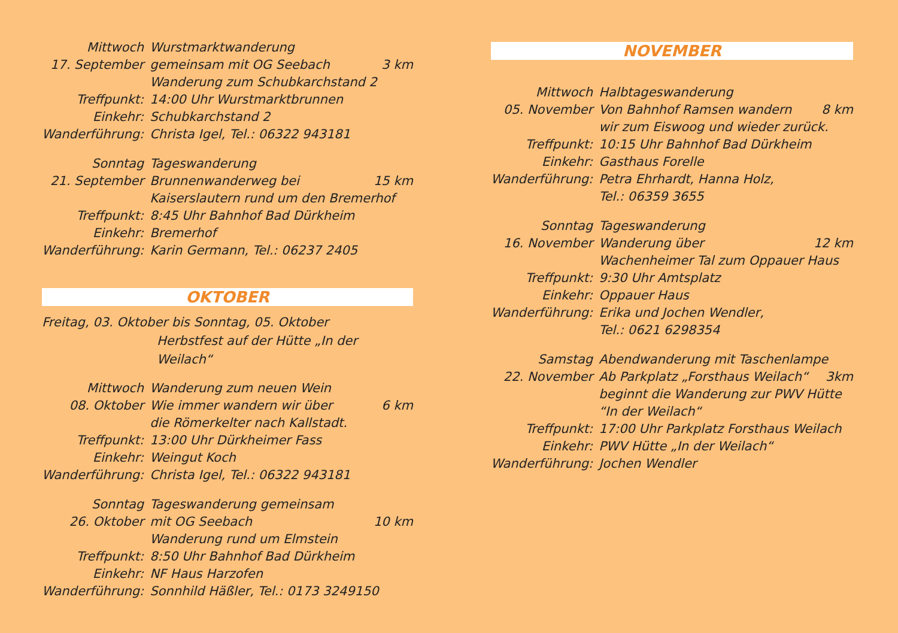| Mittwoch | Wurstmarktwanderung | |
| 17. September | gemeinsam mit OG Seebach | 3 km |
| | Wanderung zum Schubkarchstand 2 | |
| Treffpunkt: | 14:00 Uhr Wurstmarktbrunnen | |
| Einkehr: | Schubkarchstand 2 | |
| Wanderführung: | Christa Igel, Tel.: 06322 943181 | |
| Sonntag | Tageswanderung | |
| 21. September | Brunnenwanderweg bei | 15 km |
| | Kaiserslautern rund um den Bremerhof | |
| Treffpunkt: | 8:45 Uhr Bahnhof Bad Dürkheim | |
| Einkehr: | Bremerhof | |
| Wanderführung: | Karin Germann, Tel.: 06237 2405 | |
OKTOBER
Freitag, 03. Oktober bis Sonntag, 05. Oktober
Herbstfest auf der Hütte „In der Weilach“
| Mittwoch | Wanderung zum neuen Wein | |
| 08. Oktober | Wie immer wandern wir über | 6 km |
| | die Römerkelter nach Kallstadt. | |
| Treffpunkt: | 13:00 Uhr Dürkheimer Fass | |
| Einkehr: | Weingut Koch | |
| Wanderführung: | Christa Igel, Tel.: 06322 943181 | |
| Sonntag | Tageswanderung gemeinsam | |
| 26. Oktober | mit OG Seebach | 10 km |
| | Wanderung rund um Elmstein | |
| Treffpunkt: | 8:50 Uhr Bahnhof Bad Dürkheim | |
| Einkehr: | NF Haus Harzofen | |
| Wanderführung: | Sonnhild Häßler, Tel.: 0173 3249150 | |
NOVEMBER
| Mittwoch | Halbtageswanderung | |
| 05. November | Von Bahnhof Ramsen wandern | 8 km |
| | wir zum Eiswoog und wieder zurück. | |
| Treffpunkt: | 10:15 Uhr Bahnhof Bad Dürkheim | |
| Einkehr: | Gasthaus Forelle | |
| Wanderführung: | Petra Ehrhardt, Hanna Holz, | |
| | Tel.: 06359 3655 | |
| Sonntag | Tageswanderung | |
| 16. November | Wanderung über | 12 km |
| | Wachenheimer Tal zum Oppauer Haus | |
| Treffpunkt: | 9:30 Uhr Amtsplatz | |
| Einkehr: | Oppauer Haus | |
| Wanderführung: | Erika und Jochen Wendler, | |
| | Tel.: 0621 6298354 | |
| Samstag | Abendwanderung mit Taschenlampe | |
| 22. November | Ab Parkplatz „Forsthaus Weilach“ | 3km |
| | beginnt die Wanderung zur PWV Hütte | |
| | “In der Weilach“ | |
| Treffpunkt: | 17:00 Uhr Parkplatz Forsthaus Weilach | |
| Einkehr: | PWV Hütte „In der Weilach“ | |
| Wanderführung: | Jochen Wendler | |